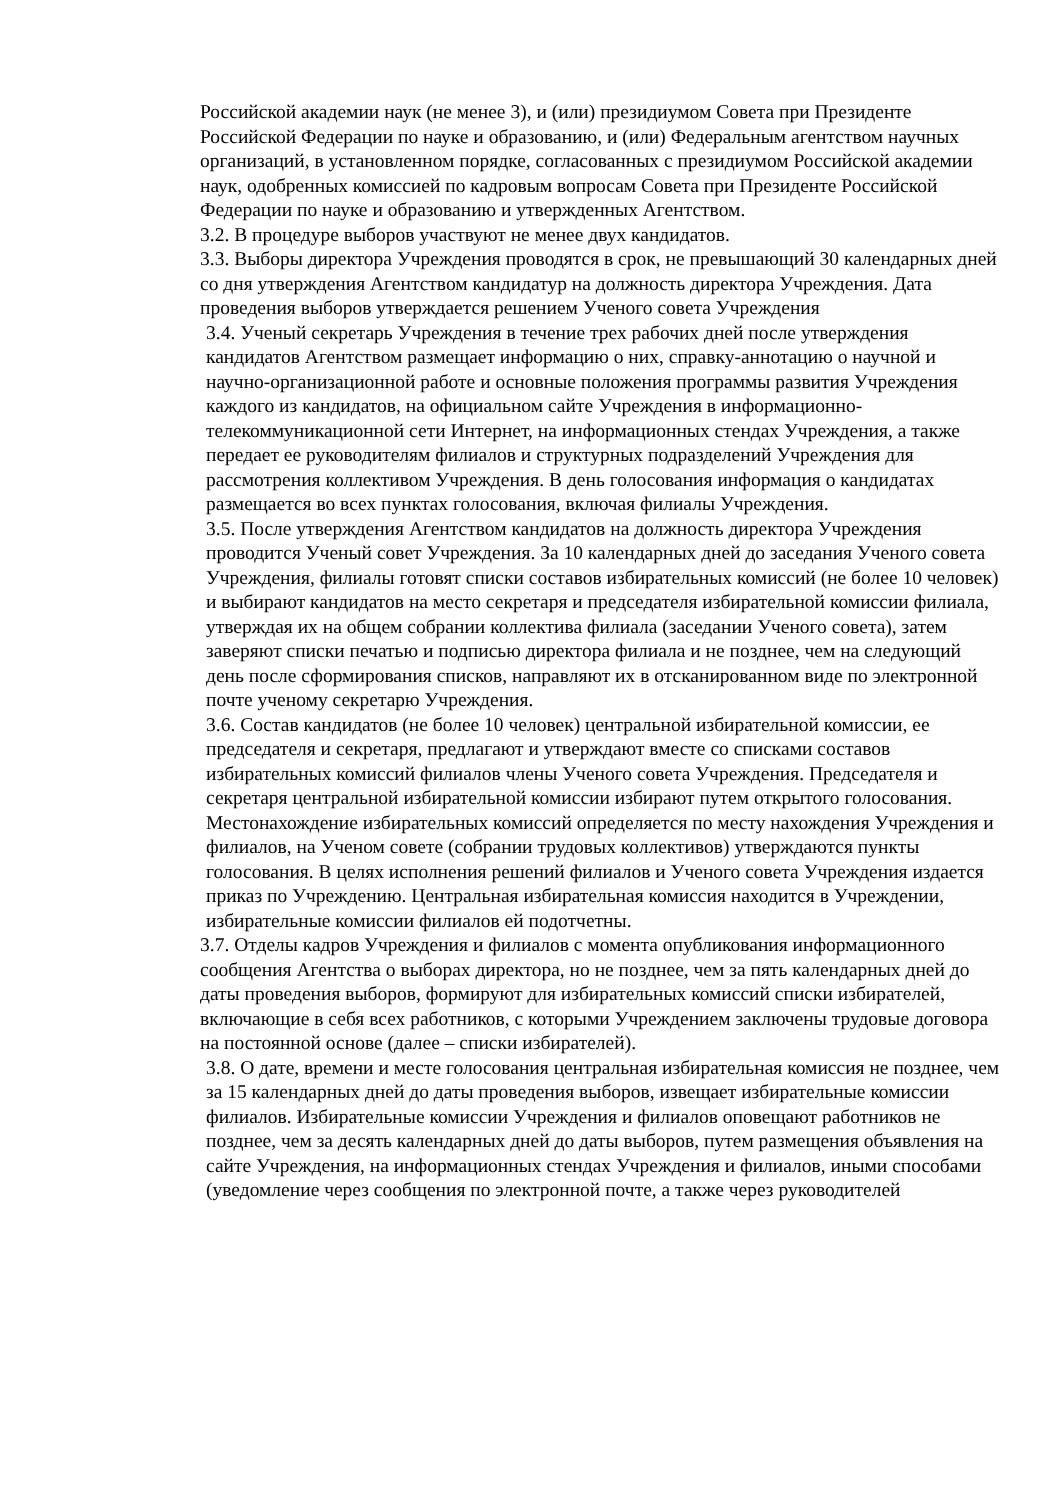Российской академии наук (не менее 3), и (или) президиумом Совета при Президенте Российской Федерации по науке и образованию, и (или) Федеральным агентством научных организаций, в установленном порядке, согласованных с президиумом Российской академии наук, одобренных комиссией по кадровым вопросам Совета при Президенте Российской Федерации по науке и образованию и утвержденных Агентством.
3.2. В процедуре выборов участвуют не менее двух кандидатов.
3.3. Выборы директора Учреждения проводятся в срок, не превышающий 30 календарных дней со дня утверждения Агентством кандидатур на должность директора Учреждения. Дата проведения выборов утверждается решением Ученого совета Учреждения
3.4. Ученый секретарь Учреждения в течение трех рабочих дней после утверждения кандидатов Агентством размещает информацию о них, справку-аннотацию о научной и научно-организационной работе и основные положения программы развития Учреждения каждого из кандидатов, на официальном сайте Учреждения в информационно- телекоммуникационной сети Интернет, на информационных стендах Учреждения, а также передает ее руководителям филиалов и структурных подразделений Учреждения для рассмотрения коллективом Учреждения. В день голосования информация о кандидатах размещается во всех пунктах голосования, включая филиалы Учреждения.
3.5. После утверждения Агентством кандидатов на должность директора Учреждения проводится Ученый совет Учреждения. За 10 календарных дней до заседания Ученого совета Учреждения, филиалы готовят списки составов избирательных комиссий (не более 10 человек) и выбирают кандидатов на место секретаря и председателя избирательной комиссии филиала, утверждая их на общем собрании коллектива филиала (заседании Ученого совета), затем заверяют списки печатью и подписью директора филиала и не позднее, чем на следующий день после сформирования списков, направляют их в отсканированном виде по электронной почте ученому секретарю Учреждения.
3.6. Состав кандидатов (не более 10 человек) центральной избирательной комиссии, ее председателя и секретаря, предлагают и утверждают вместе со списками составов избирательных комиссий филиалов члены Ученого совета Учреждения. Председателя и секретаря центральной избирательной комиссии избирают путем открытого голосования. Местонахождение избирательных комиссий определяется по месту нахождения Учреждения и филиалов, на Ученом совете (собрании трудовых коллективов) утверждаются пункты голосования. В целях исполнения решений филиалов и Ученого совета Учреждения издается приказ по Учреждению. Центральная избирательная комиссия находится в Учреждении, избирательные комиссии филиалов ей подотчетны.
3.7. Отделы кадров Учреждения и филиалов с момента опубликования информационного сообщения Агентства о выборах директора, но не позднее, чем за пять календарных дней до даты проведения выборов, формируют для избирательных комиссий списки избирателей, включающие в себя всех работников, с которыми Учреждением заключены трудовые договора на постоянной основе (далее – списки избирателей).
3.8. О дате, времени и месте голосования центральная избирательная комиссия не позднее, чем за 15 календарных дней до даты проведения выборов, извещает избирательные комиссии филиалов. Избирательные комиссии Учреждения и филиалов оповещают работников не позднее, чем за десять календарных дней до даты выборов, путем размещения объявления на сайте Учреждения, на информационных стендах Учреждения и филиалов, иными способами (уведомление через сообщения по электронной почте, а также через руководителей